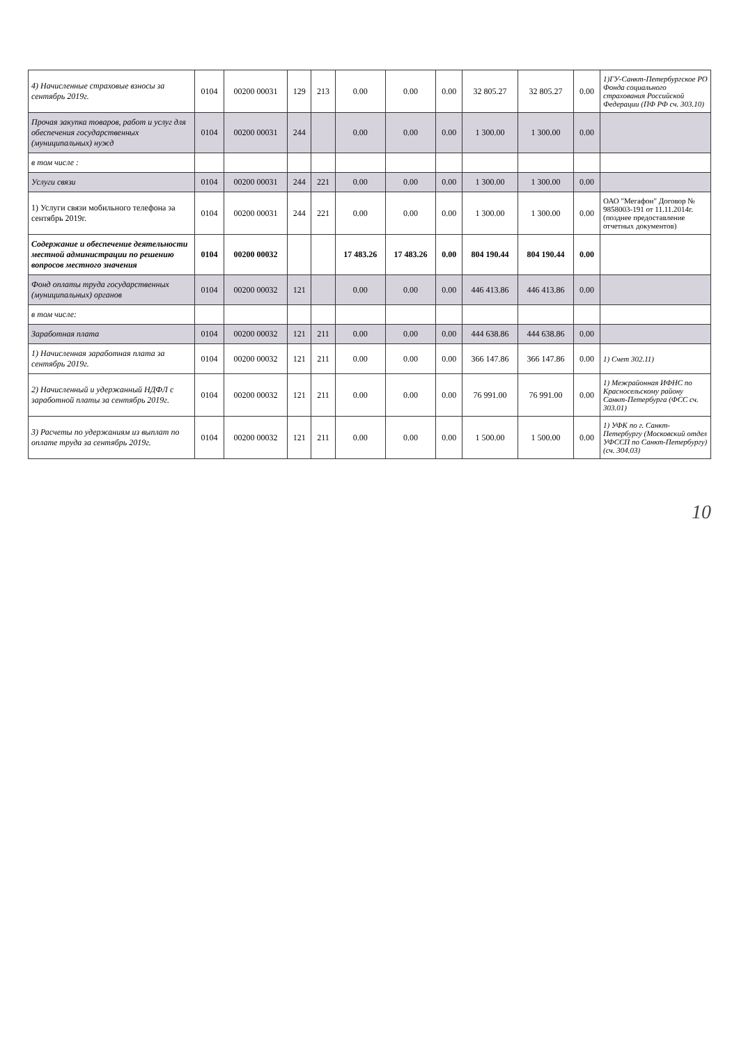| 4) Начисленные страховые взносы за сентябрь 2019г. | 0104 | 00200 00031 | 129 | 213 | 0.00 | 0.00 | 0.00 | 32 805.27 | 32 805.27 | 0.00 | 1)ГУ-Санкт-Петербургское РО Фонда социального страхования Российской Федерации (ПФ РФ сч. 303.10) |
| Прочая закупка товаров, работ и услуг для обеспечения государственных (муниципальных) нужд | 0104 | 00200 00031 | 244 | | 0.00 | 0.00 | 0.00 | 1 300.00 | 1 300.00 | 0.00 | |
| в том числе : | | | | | | | | | | | |
| Услуги связи | 0104 | 00200 00031 | 244 | 221 | 0.00 | 0.00 | 0.00 | 1 300.00 | 1 300.00 | 0.00 | |
| 1) Услуги связи мобильного телефона за сентябрь 2019г. | 0104 | 00200 00031 | 244 | 221 | 0.00 | 0.00 | 0.00 | 1 300.00 | 1 300.00 | 0.00 | ОАО "Мегафон" Договор № 9858003-191 от 11.11.2014г. (позднее предоставление отчетных документов) |
| Содержание и обеспечение деятельности местной администрации по решению вопросов местного значения | 0104 | 00200 00032 | | | 17 483.26 | 17 483.26 | 0.00 | 804 190.44 | 804 190.44 | 0.00 | |
| Фонд оплаты труда государственных (муниципальных) органов | 0104 | 00200 00032 | 121 | | 0.00 | 0.00 | 0.00 | 446 413.86 | 446 413.86 | 0.00 | |
| в том числе: | | | | | | | | | | | |
| Заработная плата | 0104 | 00200 00032 | 121 | 211 | 0.00 | 0.00 | 0.00 | 444 638.86 | 444 638.86 | 0.00 | |
| 1) Начисленная заработная плата за сентябрь 2019г. | 0104 | 00200 00032 | 121 | 211 | 0.00 | 0.00 | 0.00 | 366 147.86 | 366 147.86 | 0.00 | 1) Счет 302.11) |
| 2) Начисленный и удержанный НДФЛ с заработной платы за сентябрь 2019г. | 0104 | 00200 00032 | 121 | 211 | 0.00 | 0.00 | 0.00 | 76 991.00 | 76 991.00 | 0.00 | 1) Межрайонная ИФНС по Красносельскому району Санкт-Петербурга (ФСС сч. 303.01) |
| 3) Расчеты по удержаниям из выплат по оплате труда за сентябрь 2019г. | 0104 | 00200 00032 | 121 | 211 | 0.00 | 0.00 | 0.00 | 1 500.00 | 1 500.00 | 0.00 | 1) УФК по г. Санкт-Петербургу (Московский отдел УФССП по Санкт-Петербургу) (сч. 304.03) |
10